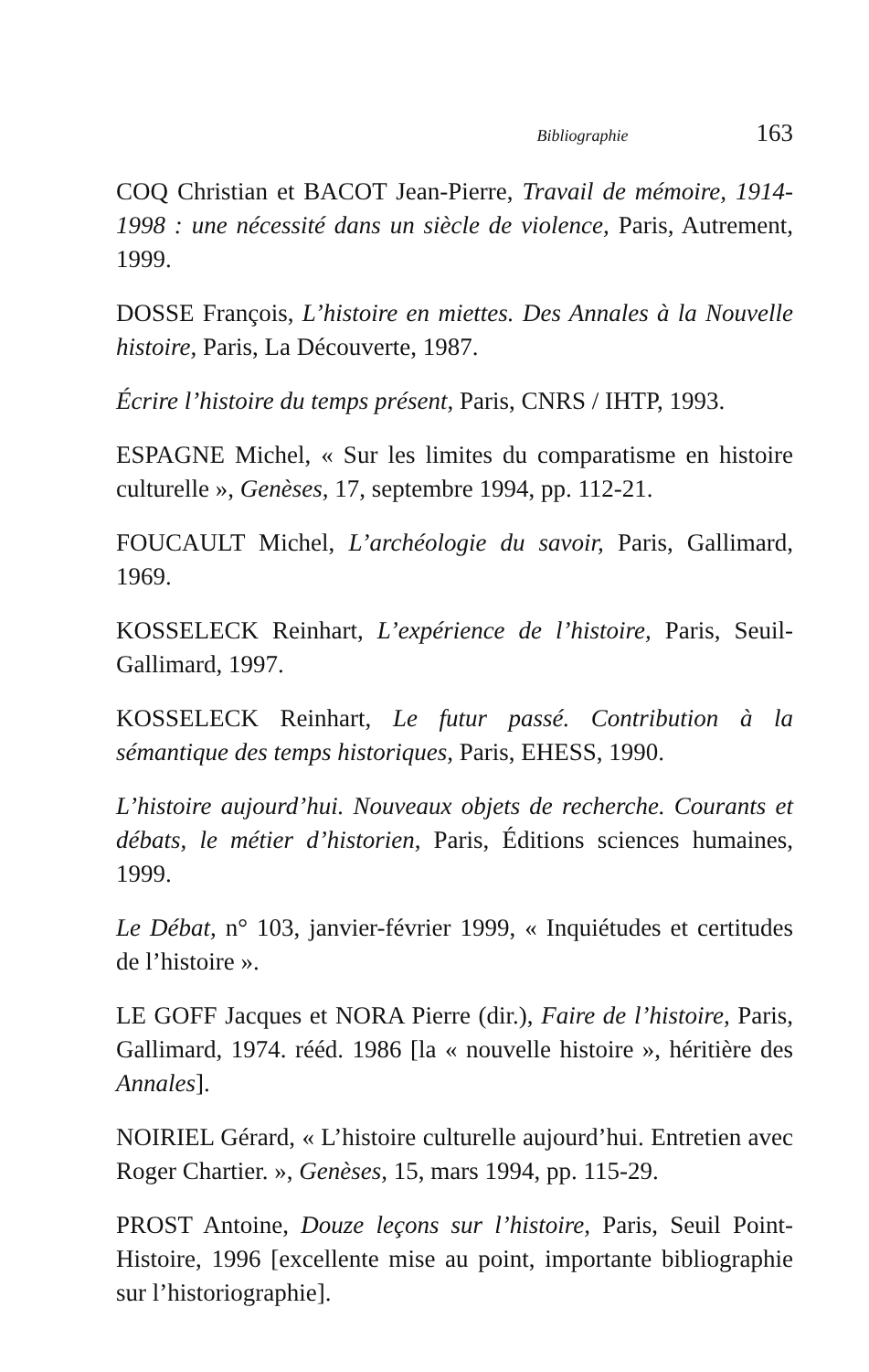Bibliographie 163
COQ Christian et BACOT Jean-Pierre, Travail de mémoire, 1914-1998 : une nécessité dans un siècle de violence, Paris, Autrement, 1999.
DOSSE François, L’histoire en miettes. Des Annales à la Nouvelle histoire, Paris, La Découverte, 1987.
Écrire l’histoire du temps présent, Paris, CNRS / IHTP, 1993.
ESPAGNE Michel, « Sur les limites du comparatisme en histoire culturelle », Genèses, 17, septembre 1994, pp. 112-21.
FOUCAULT Michel, L’archéologie du savoir, Paris, Gallimard, 1969.
KOSSELECK Reinhart, L’expérience de l’histoire, Paris, Seuil-Gallimard, 1997.
KOSSELECK Reinhart, Le futur passé. Contribution à la sémantique des temps historiques, Paris, EHESS, 1990.
L’histoire aujourd’hui. Nouveaux objets de recherche. Courants et débats, le métier d’historien, Paris, Éditions sciences humaines, 1999.
Le Débat, n° 103, janvier-février 1999, « Inquiétudes et certitudes de l’histoire ».
LE GOFF Jacques et NORA Pierre (dir.), Faire de l’histoire, Paris, Gallimard, 1974. rééd. 1986 [la « nouvelle histoire », héritière des Annales].
NOIRIEL Gérard, « L’histoire culturelle aujourd’hui. Entretien avec Roger Chartier. », Genèses, 15, mars 1994, pp. 115-29.
PROST Antoine, Douze leçons sur l’histoire, Paris, Seuil Point-Histoire, 1996 [excellente mise au point, importante bibliographie sur l’historiographie].